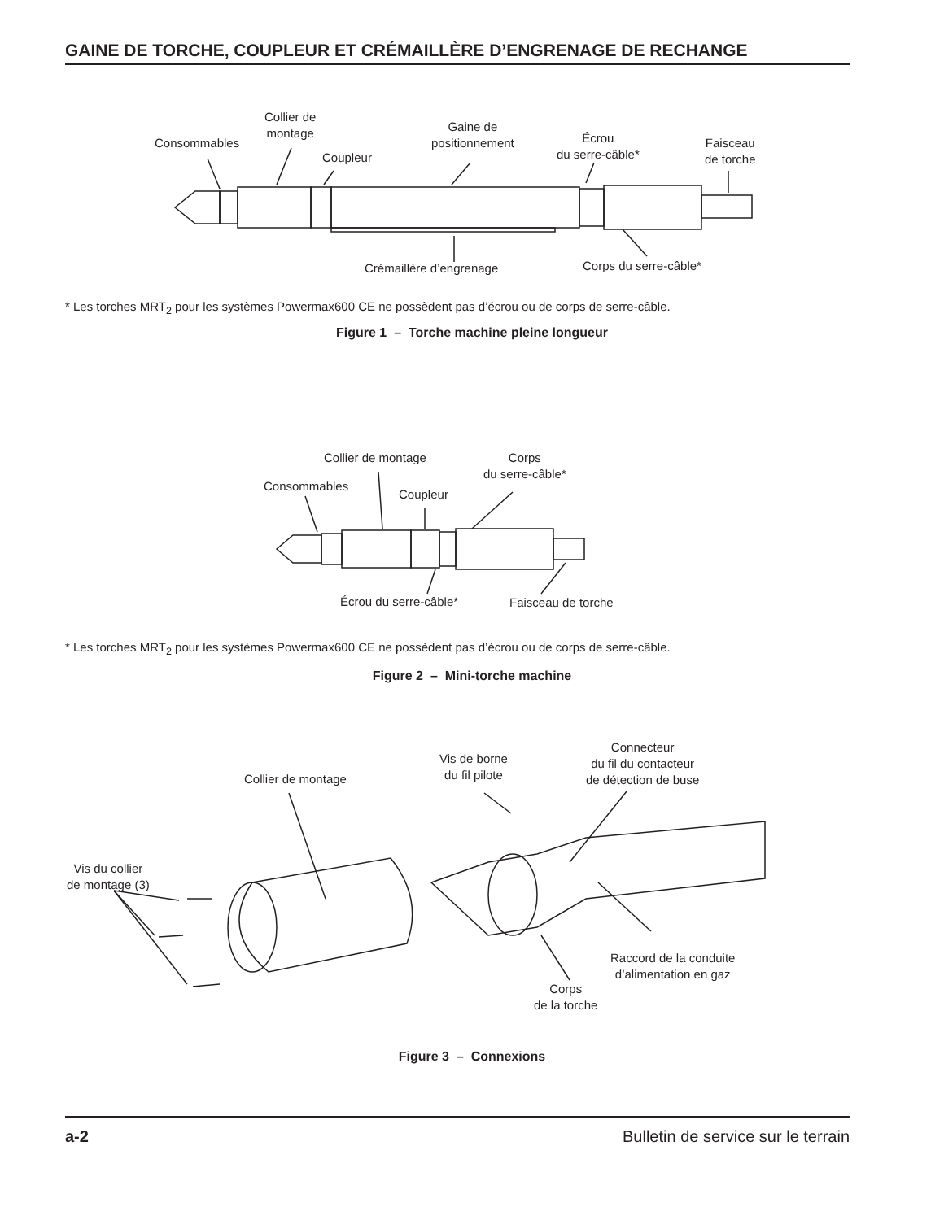GAINE DE TORCHE, COUPLEUR ET CRÉMAILLÈRE D’ENGRENAGE DE RECHANGE
Consommables
Collier de
montage
Coupleur
Gaine de
positionnement
Écrou
du serre-câble*
Faisceau
de torche
Crémaillère d’engrenage Corps du serre-câble*
* Les torches MRT<sub>2</sub> pour les systèmes Powermax600 CE ne possèdent pas d’écrou ou de corps de serre-câble.
Figure 1 – Torche machine pleine longueur
Consommables
Collier de montage
Coupleur
Corps
du serre-câble*
Écrou du serre-câble* Faisceau de torche
* Les torches MRT<sub>2</sub> pour les systèmes Powermax600 CE ne possèdent pas d’écrou ou de corps de serre-câble.
Figure 2 – Mini-torche machine
Collier de montage
Vis de borne
du fil pilote
Connecteur
du fil du contacteur
de détection de buse
Vis du collier
de montage (3)
Raccord de la conduite
d’alimentation en gaz
Corps
de la torche
Figure 3 – Connexions
a-2 Bulletin de service sur le terrain